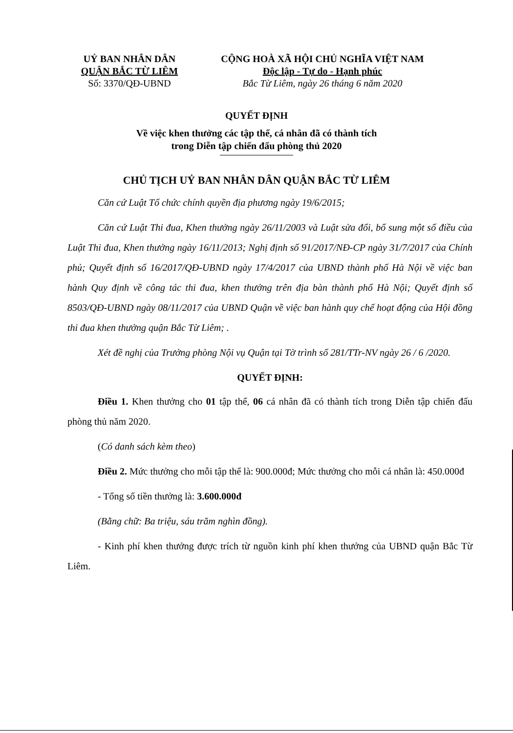UỶ BAN NHÂN DÂN
QUẬN BẮC TỪ LIÊM
Số: 3370/QĐ-UBND
CỘNG HOÀ XÃ HỘI CHỦ NGHĨA VIỆT NAM
Độc lập - Tự do - Hạnh phúc
Bắc Từ Liêm, ngày 26 tháng 6 năm 2020
QUYẾT ĐỊNH
Về việc khen thưởng các tập thể, cá nhân đã có thành tích
trong Diễn tập chiến đấu phòng thủ 2020
CHỦ TỊCH UỶ BAN NHÂN DÂN QUẬN BẮC TỪ LIÊM
Căn cứ Luật Tổ chức chính quyền địa phương ngày 19/6/2015;
Căn cứ Luật Thi đua, Khen thưởng ngày 26/11/2003 và Luật sửa đổi, bổ sung một số điều của Luật Thi đua, Khen thưởng ngày 16/11/2013; Nghị định số 91/2017/NĐ-CP ngày 31/7/2017 của Chính phủ; Quyết định số 16/2017/QĐ-UBND ngày 17/4/2017 của UBND thành phố Hà Nội về việc ban hành Quy định về công tác thi đua, khen thưởng trên địa bàn thành phố Hà Nội; Quyết định số 8503/QĐ-UBND ngày 08/11/2017 của UBND Quận về việc ban hành quy chế hoạt động của Hội đồng thi đua khen thưởng quận Bắc Từ Liêm; .
Xét đề nghị của Trưởng phòng Nội vụ Quận tại Tờ trình số 281/TTr-NV ngày 26 / 6 /2020.
QUYẾT ĐỊNH:
Điều 1. Khen thưởng cho 01 tập thể, 06 cá nhân đã có thành tích trong Diễn tập chiến đấu phòng thủ năm 2020.
(Có danh sách kèm theo)
Điều 2. Mức thưởng cho mỗi tập thể là: 900.000đ; Mức thưởng cho mỗi cá nhân là: 450.000đ
- Tổng số tiền thưởng là: 3.600.000đ
(Bằng chữ: Ba triệu, sáu trăm nghìn đồng).
- Kinh phí khen thưởng được trích từ nguồn kinh phí khen thưởng của UBND quận Bắc Từ Liêm.